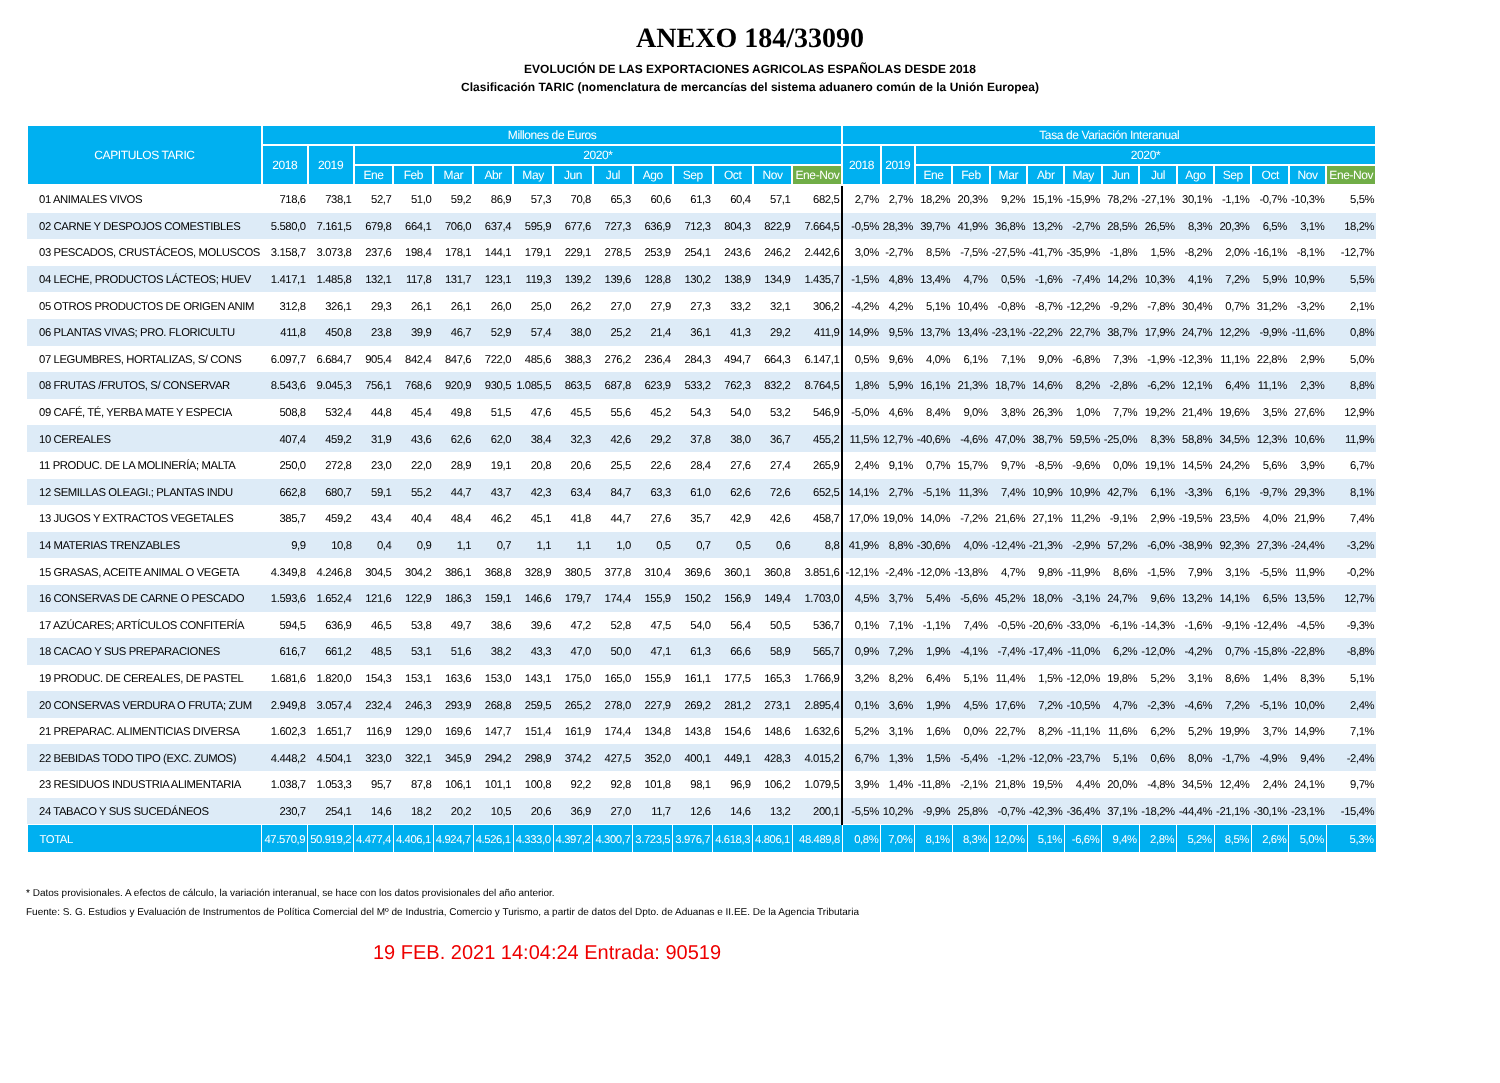ANEXO 184/33090
EVOLUCIÓN DE LAS EXPORTACIONES AGRICOLAS ESPAÑOLAS DESDE 2018
Clasificación TARIC (nomenclatura de mercancías del sistema aduanero común de la Unión Europea)
| CAPITULOS TARIC | Millones de Euros | | | | | | | | | | | | | | Tasa de Variación Interanual | | | | | | | | | | | | | |
| --- | --- | --- | --- | --- | --- | --- | --- | --- | --- | --- | --- | --- | --- | --- | --- | --- | --- | --- | --- | --- | --- | --- | --- | --- | --- | --- | --- | --- |
| | 2018 | 2019 | 2020* | | | | | | | | | | | | 2018 | 2019 | 2020* | | | | | | | | | | | |
| | | | Ene | Feb | Mar | Abr | May | Jun | Jul | Ago | Sep | Oct | Nov | Ene-Nov | | | Ene | Feb | Mar | Abr | May | Jun | Jul | Ago | Sep | Oct | Nov | Ene-Nov |
| 01 ANIMALES VIVOS | 718,6 | 738,1 | 52,7 | 51,0 | 59,2 | 86,9 | 57,3 | 70,8 | 65,3 | 60,6 | 61,3 | 60,4 | 57,1 | 682,5 | 2,7% | 2,7% | 18,2% | 20,3% | 9,2% | 15,1% | -15,9% | 78,2% | -27,1% | 30,1% | -1,1% | -0,7% | -10,3% | 5,5% |
| 02 CARNE Y DESPOJOS COMESTIBLES | 5.580,0 | 7.161,5 | 679,8 | 664,1 | 706,0 | 637,4 | 595,9 | 677,6 | 727,3 | 636,9 | 712,3 | 804,3 | 822,9 | 7.664,5 | -0,5% | 28,3% | 39,7% | 41,9% | 36,8% | 13,2% | -2,7% | 28,5% | 26,5% | 8,3% | 20,3% | 6,5% | 3,1% | 18,2% |
| 03 PESCADOS, CRUSTÁCEOS, MOLUSCOS | 3.158,7 | 3.073,8 | 237,6 | 198,4 | 178,1 | 144,1 | 179,1 | 229,1 | 278,5 | 253,9 | 254,1 | 243,6 | 246,2 | 2.442,6 | 3,0% | -2,7% | 8,5% | -7,5% | -27,5% | -41,7% | -35,9% | -1,8% | 1,5% | -8,2% | 2,0% | -16,1% | -8,1% | -12,7% |
| 04 LECHE, PRODUCTOS LÁCTEOS; HUEV | 1.417,1 | 1.485,8 | 132,1 | 117,8 | 131,7 | 123,1 | 119,3 | 139,2 | 139,6 | 128,8 | 130,2 | 138,9 | 134,9 | 1.435,7 | -1,5% | 4,8% | 13,4% | 4,7% | 0,5% | -1,6% | -7,4% | 14,2% | 10,3% | 4,1% | 7,2% | 5,9% | 10,9% | 5,5% |
| 05 OTROS PRODUCTOS DE ORIGEN ANIM | 312,8 | 326,1 | 29,3 | 26,1 | 26,1 | 26,0 | 25,0 | 26,2 | 27,0 | 27,9 | 27,3 | 33,2 | 32,1 | 306,2 | -4,2% | 4,2% | 5,1% | 10,4% | -0,8% | -8,7% | -12,2% | -9,2% | -7,8% | 30,4% | 0,7% | 31,2% | -3,2% | 2,1% |
| 06 PLANTAS VIVAS; PRO. FLORICULTU | 411,8 | 450,8 | 23,8 | 39,9 | 46,7 | 52,9 | 57,4 | 38,0 | 25,2 | 21,4 | 36,1 | 41,3 | 29,2 | 411,9 | 14,9% | 9,5% | 13,7% | 13,4% | -23,1% | -22,2% | 22,7% | 38,7% | 17,9% | 24,7% | 12,2% | -9,9% | -11,6% | 0,8% |
| 07 LEGUMBRES, HORTALIZAS, S/ CONS | 6.097,7 | 6.684,7 | 905,4 | 842,4 | 847,6 | 722,0 | 485,6 | 388,3 | 276,2 | 236,4 | 284,3 | 494,7 | 664,3 | 6.147,1 | 0,5% | 9,6% | 4,0% | 6,1% | 7,1% | 9,0% | -6,8% | 7,3% | -1,9% | -12,3% | 11,1% | 22,8% | 2,9% | 5,0% |
| 08 FRUTAS /FRUTOS, S/ CONSERVAR | 8.543,6 | 9.045,3 | 756,1 | 768,6 | 920,9 | 930,5 | 1.085,5 | 863,5 | 687,8 | 623,9 | 533,2 | 762,3 | 832,2 | 8.764,5 | 1,8% | 5,9% | 16,1% | 21,3% | 18,7% | 14,6% | 8,2% | -2,8% | -6,2% | 12,1% | 6,4% | 11,1% | 2,3% | 8,8% |
| 09 CAFÉ, TÉ, YERBA MATE Y ESPECIA | 508,8 | 532,4 | 44,8 | 45,4 | 49,8 | 51,5 | 47,6 | 45,5 | 55,6 | 45,2 | 54,3 | 54,0 | 53,2 | 546,9 | -5,0% | 4,6% | 8,4% | 9,0% | 3,8% | 26,3% | 1,0% | 7,7% | 19,2% | 21,4% | 19,6% | 3,5% | 27,6% | 12,9% |
| 10 CEREALES | 407,4 | 459,2 | 31,9 | 43,6 | 62,6 | 62,0 | 38,4 | 32,3 | 42,6 | 29,2 | 37,8 | 38,0 | 36,7 | 455,2 | 11,5% | 12,7% | -40,6% | -4,6% | 47,0% | 38,7% | 59,5% | -25,0% | 8,3% | 58,8% | 34,5% | 12,3% | 10,6% | 11,9% |
| 11 PRODUC. DE LA MOLINERÍA; MALTA | 250,0 | 272,8 | 23,0 | 22,0 | 28,9 | 19,1 | 20,8 | 20,6 | 25,5 | 22,6 | 28,4 | 27,6 | 27,4 | 265,9 | 2,4% | 9,1% | 0,7% | 15,7% | 9,7% | -8,5% | -9,6% | 0,0% | 19,1% | 14,5% | 24,2% | 5,6% | 3,9% | 6,7% |
| 12 SEMILLAS OLEAGI.; PLANTAS INDU | 662,8 | 680,7 | 59,1 | 55,2 | 44,7 | 43,7 | 42,3 | 63,4 | 84,7 | 63,3 | 61,0 | 62,6 | 72,6 | 652,5 | 14,1% | 2,7% | -5,1% | 11,3% | 7,4% | 10,9% | 10,9% | 42,7% | 6,1% | -3,3% | 6,1% | -9,7% | 29,3% | 8,1% |
| 13 JUGOS Y EXTRACTOS VEGETALES | 385,7 | 459,2 | 43,4 | 40,4 | 48,4 | 46,2 | 45,1 | 41,8 | 44,7 | 27,6 | 35,7 | 42,9 | 42,6 | 458,7 | 17,0% | 19,0% | 14,0% | -7,2% | 21,6% | 27,1% | 11,2% | -9,1% | 2,9% | -19,5% | 23,5% | 4,0% | 21,9% | 7,4% |
| 14 MATERIAS TRENZABLES | 9,9 | 10,8 | 0,4 | 0,9 | 1,1 | 0,7 | 1,1 | 1,1 | 1,0 | 0,5 | 0,7 | 0,5 | 0,6 | 8,8 | 41,9% | 8,8% | -30,6% | 4,0% | -12,4% | -21,3% | -2,9% | 57,2% | -6,0% | -38,9% | 92,3% | 27,3% | -24,4% | -3,2% |
| 15 GRASAS, ACEITE ANIMAL O VEGETA | 4.349,8 | 4.246,8 | 304,5 | 304,2 | 386,1 | 368,8 | 328,9 | 380,5 | 377,8 | 310,4 | 369,6 | 360,1 | 360,8 | 3.851,6 | -12,1% | -2,4% | -12,0% | -13,8% | 4,7% | 9,8% | -11,9% | 8,6% | -1,5% | 7,9% | 3,1% | -5,5% | 11,9% | -0,2% |
| 16 CONSERVAS DE CARNE O PESCADO | 1.593,6 | 1.652,4 | 121,6 | 122,9 | 186,3 | 159,1 | 146,6 | 179,7 | 174,4 | 155,9 | 150,2 | 156,9 | 149,4 | 1.703,0 | 4,5% | 3,7% | 5,4% | -5,6% | 45,2% | 18,0% | -3,1% | 24,7% | 9,6% | 13,2% | 14,1% | 6,5% | 13,5% | 12,7% |
| 17 AZÚCARES; ARTÍCULOS CONFITERÍA | 594,5 | 636,9 | 46,5 | 53,8 | 49,7 | 38,6 | 39,6 | 47,2 | 52,8 | 47,5 | 54,0 | 56,4 | 50,5 | 536,7 | 0,1% | 7,1% | -1,1% | 7,4% | -0,5% | -20,6% | -33,0% | -6,1% | -14,3% | -1,6% | -9,1% | -12,4% | -4,5% | -9,3% |
| 18 CACAO Y SUS PREPARACIONES | 616,7 | 661,2 | 48,5 | 53,1 | 51,6 | 38,2 | 43,3 | 47,0 | 50,0 | 47,1 | 61,3 | 66,6 | 58,9 | 565,7 | 0,9% | 7,2% | 1,9% | -4,1% | -7,4% | -17,4% | -11,0% | 6,2% | -12,0% | -4,2% | 0,7% | -15,8% | -22,8% | -8,8% |
| 19 PRODUC. DE CEREALES, DE PASTEL | 1.681,6 | 1.820,0 | 154,3 | 153,1 | 163,6 | 153,0 | 143,1 | 175,0 | 165,0 | 155,9 | 161,1 | 177,5 | 165,3 | 1.766,9 | 3,2% | 8,2% | 6,4% | 5,1% | 11,4% | 1,5% | -12,0% | 19,8% | 5,2% | 3,1% | 8,6% | 1,4% | 8,3% | 5,1% |
| 20 CONSERVAS VERDURA O FRUTA; ZUM | 2.949,8 | 3.057,4 | 232,4 | 246,3 | 293,9 | 268,8 | 259,5 | 265,2 | 278,0 | 227,9 | 269,2 | 281,2 | 273,1 | 2.895,4 | 0,1% | 3,6% | 1,9% | 4,5% | 17,6% | 7,2% | -10,5% | 4,7% | -2,3% | -4,6% | 7,2% | -5,1% | 10,0% | 2,4% |
| 21 PREPARAC. ALIMENTICIAS DIVERSA | 1.602,3 | 1.651,7 | 116,9 | 129,0 | 169,6 | 147,7 | 151,4 | 161,9 | 174,4 | 134,8 | 143,8 | 154,6 | 148,6 | 1.632,6 | 5,2% | 3,1% | 1,6% | 0,0% | 22,7% | 8,2% | -11,1% | 11,6% | 6,2% | 5,2% | 19,9% | 3,7% | 14,9% | 7,1% |
| 22 BEBIDAS TODO TIPO (EXC. ZUMOS) | 4.448,2 | 4.504,1 | 323,0 | 322,1 | 345,9 | 294,2 | 298,9 | 374,2 | 427,5 | 352,0 | 400,1 | 449,1 | 428,3 | 4.015,2 | 6,7% | 1,3% | 1,5% | -5,4% | -1,2% | -12,0% | -23,7% | 5,1% | 0,6% | 8,0% | -1,7% | -4,9% | 9,4% | -2,4% |
| 23 RESIDUOS INDUSTRIA ALIMENTARIA | 1.038,7 | 1.053,3 | 95,7 | 87,8 | 106,1 | 101,1 | 100,8 | 92,2 | 92,8 | 101,8 | 98,1 | 96,9 | 106,2 | 1.079,5 | 3,9% | 1,4% | -11,8% | -2,1% | 21,8% | 19,5% | 4,4% | 20,0% | -4,8% | 34,5% | 12,4% | 2,4% | 24,1% | 9,7% |
| 24 TABACO Y SUS SUCEDÁNEOS | 230,7 | 254,1 | 14,6 | 18,2 | 20,2 | 10,5 | 20,6 | 36,9 | 27,0 | 11,7 | 12,6 | 14,6 | 13,2 | 200,1 | -5,5% | 10,2% | -9,9% | 25,8% | -0,7% | -42,3% | -36,4% | 37,1% | -18,2% | -44,4% | -21,1% | -30,1% | -23,1% | -15,4% |
| TOTAL | 47.570,9 | 50.919,2 | 4.477,4 | 4.406,1 | 4.924,7 | 4.526,1 | 4.333,0 | 4.397,2 | 4.300,7 | 3.723,5 | 3.976,7 | 4.618,3 | 4.806,1 | 48.489,8 | 0,8% | 7,0% | 8,1% | 8,3% | 12,0% | 5,1% | -6,6% | 9,4% | 2,8% | 5,2% | 8,5% | 2,6% | 5,0% | 5,3% |
* Datos provisionales. A efectos de cálculo, la variación interanual, se hace con los datos provisionales del año anterior.
Fuente: S. G. Estudios y Evaluación de Instrumentos de Política Comercial del Mº de Industria, Comercio y Turismo, a partir de datos del Dpto. de Aduanas e II.EE. De la Agencia Tributaria
19 FEB. 2021 14:04:24 Entrada: 90519